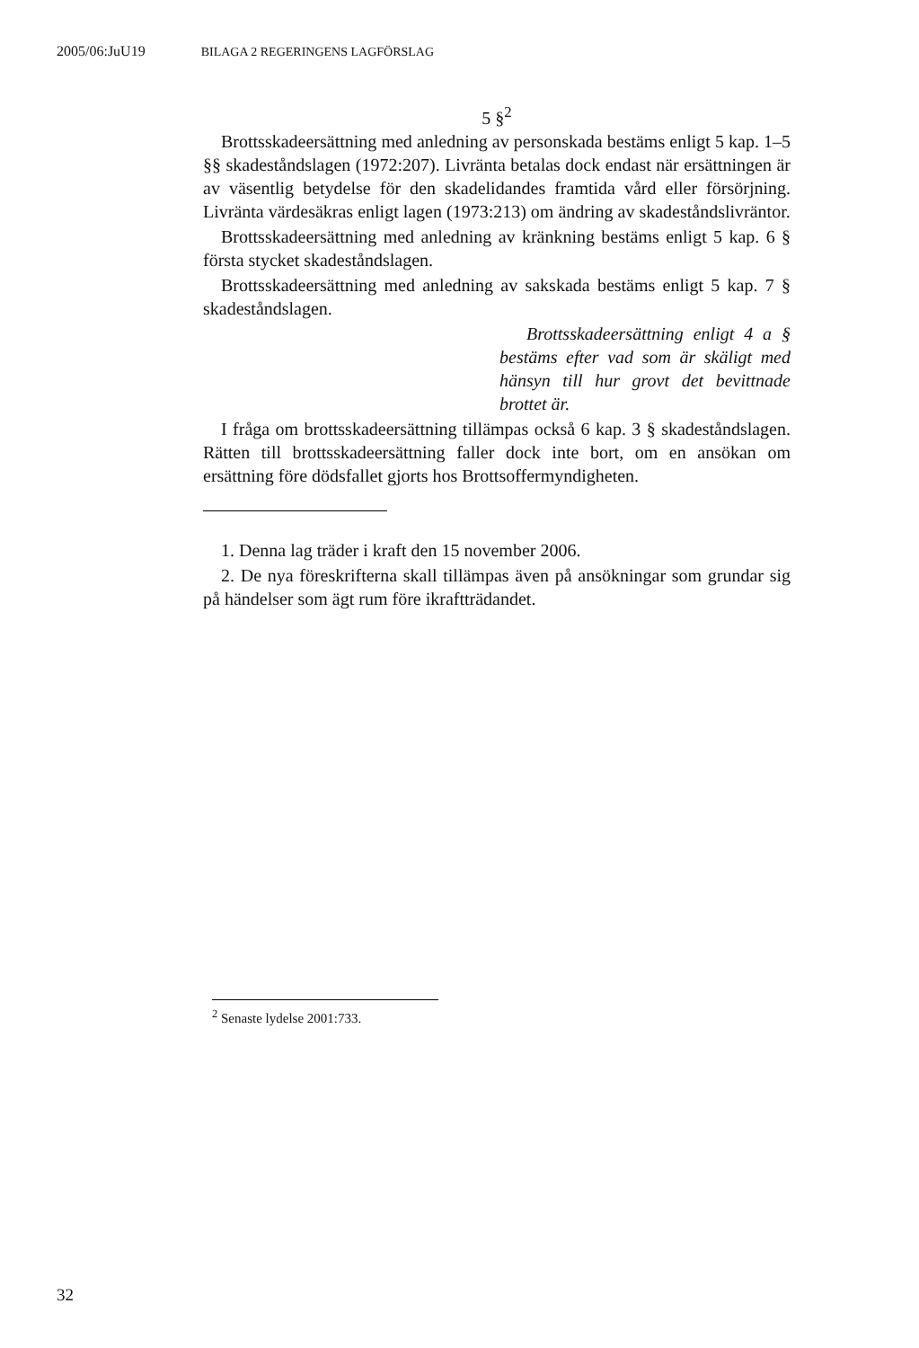2005/06:JuU19 BILAGA 2 REGERINGENS LAGFÖRSLAG
5 §<sup>2</sup>
Brottsskadeersättning med anledning av personskada bestäms enligt 5 kap. 1–5 §§ skadeståndslagen (1972:207). Livränta betalas dock endast när ersättningen är av väsentlig betydelse för den skadelidandes framtida vård eller försörjning. Livränta värdesäkras enligt lagen (1973:213) om ändring av skadeståndslivräntor.
Brottsskadeersättning med anledning av kränkning bestäms enligt 5 kap. 6 § första stycket skadeståndslagen.
Brottsskadeersättning med anledning av sakskada bestäms enligt 5 kap. 7 § skadeståndslagen.
Brottsskadeersättning enligt 4 a § bestäms efter vad som är skäligt med hänsyn till hur grovt det bevittnade brottet är.
I fråga om brottsskadeersättning tillämpas också 6 kap. 3 § skadeståndslagen. Rätten till brottsskadeersättning faller dock inte bort, om en ansökan om ersättning före dödsfallet gjorts hos Brottsoffermyndigheten.
1. Denna lag träder i kraft den 15 november 2006.
2. De nya föreskrifterna skall tillämpas även på ansökningar som grundar sig på händelser som ägt rum före ikraftträdandet.
<sup>2</sup> Senaste lydelse 2001:733.
32